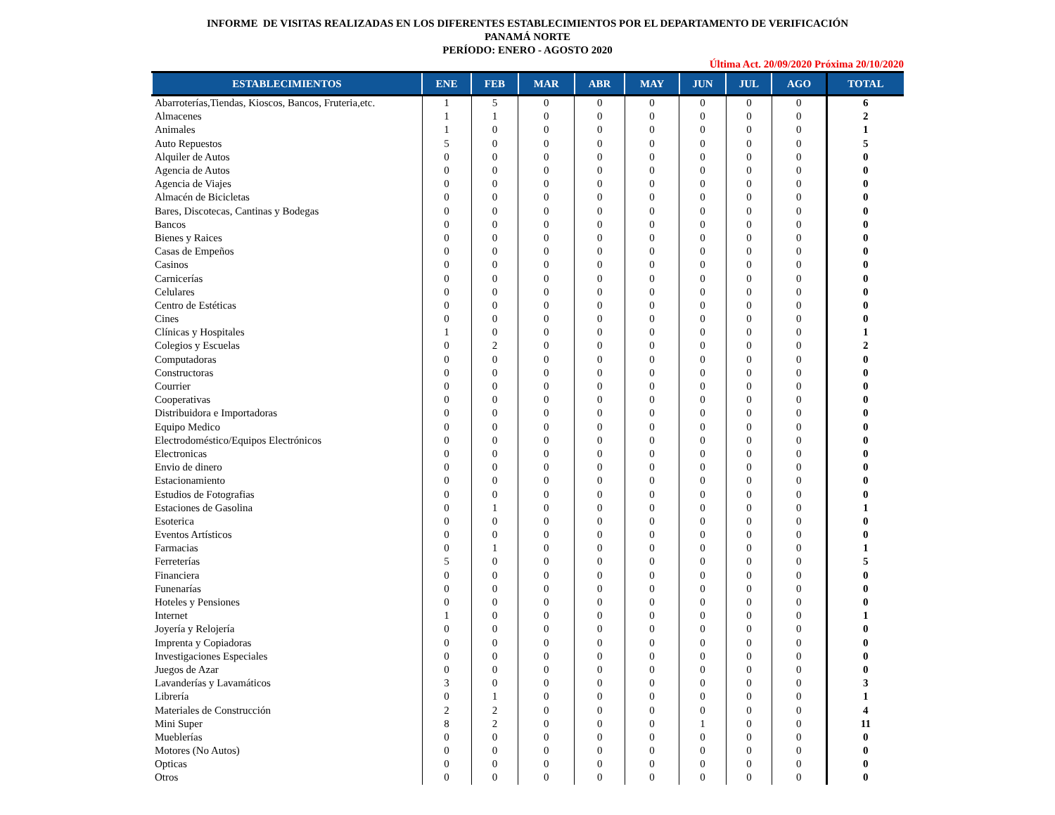INFORME DE VISITAS REALIZADAS EN LOS DIFERENTES ESTABLECIMIENTOS POR EL DEPARTAMENTO DE VERIFICACIÓN
PANAMÁ NORTE
PERÍODO: ENERO - AGOSTO 2020
Última Act. 20/09/2020 Próxima 20/10/2020
| ESTABLECIMIENTOS | ENE | FEB | MAR | ABR | MAY | JUN | JUL | AGO | TOTAL |
| --- | --- | --- | --- | --- | --- | --- | --- | --- | --- |
| Abarroterías,Tiendas, Kioscos, Bancos, Fruteria,etc. | 1 | 5 | 0 | 0 | 0 | 0 | 0 | 0 | 6 |
| Almacenes | 1 | 1 | 0 | 0 | 0 | 0 | 0 | 0 | 2 |
| Animales | 1 | 0 | 0 | 0 | 0 | 0 | 0 | 0 | 1 |
| Auto Repuestos | 5 | 0 | 0 | 0 | 0 | 0 | 0 | 0 | 5 |
| Alquiler de Autos | 0 | 0 | 0 | 0 | 0 | 0 | 0 | 0 | 0 |
| Agencia de Autos | 0 | 0 | 0 | 0 | 0 | 0 | 0 | 0 | 0 |
| Agencia de Viajes | 0 | 0 | 0 | 0 | 0 | 0 | 0 | 0 | 0 |
| Almacén de Bicicletas | 0 | 0 | 0 | 0 | 0 | 0 | 0 | 0 | 0 |
| Bares, Discotecas, Cantinas y Bodegas | 0 | 0 | 0 | 0 | 0 | 0 | 0 | 0 | 0 |
| Bancos | 0 | 0 | 0 | 0 | 0 | 0 | 0 | 0 | 0 |
| Bienes y Raices | 0 | 0 | 0 | 0 | 0 | 0 | 0 | 0 | 0 |
| Casas de Empeños | 0 | 0 | 0 | 0 | 0 | 0 | 0 | 0 | 0 |
| Casinos | 0 | 0 | 0 | 0 | 0 | 0 | 0 | 0 | 0 |
| Carnicerías | 0 | 0 | 0 | 0 | 0 | 0 | 0 | 0 | 0 |
| Celulares | 0 | 0 | 0 | 0 | 0 | 0 | 0 | 0 | 0 |
| Centro de Estéticas | 0 | 0 | 0 | 0 | 0 | 0 | 0 | 0 | 0 |
| Cines | 0 | 0 | 0 | 0 | 0 | 0 | 0 | 0 | 0 |
| Clínicas y Hospitales | 1 | 0 | 0 | 0 | 0 | 0 | 0 | 0 | 1 |
| Colegios y Escuelas | 0 | 2 | 0 | 0 | 0 | 0 | 0 | 0 | 2 |
| Computadoras | 0 | 0 | 0 | 0 | 0 | 0 | 0 | 0 | 0 |
| Constructoras | 0 | 0 | 0 | 0 | 0 | 0 | 0 | 0 | 0 |
| Courrier | 0 | 0 | 0 | 0 | 0 | 0 | 0 | 0 | 0 |
| Cooperativas | 0 | 0 | 0 | 0 | 0 | 0 | 0 | 0 | 0 |
| Distribuidora e Importadoras | 0 | 0 | 0 | 0 | 0 | 0 | 0 | 0 | 0 |
| Equipo Medico | 0 | 0 | 0 | 0 | 0 | 0 | 0 | 0 | 0 |
| Electrodoméstico/Equipos Electrónicos | 0 | 0 | 0 | 0 | 0 | 0 | 0 | 0 | 0 |
| Electronicas | 0 | 0 | 0 | 0 | 0 | 0 | 0 | 0 | 0 |
| Envio de dinero | 0 | 0 | 0 | 0 | 0 | 0 | 0 | 0 | 0 |
| Estacionamiento | 0 | 0 | 0 | 0 | 0 | 0 | 0 | 0 | 0 |
| Estudios de Fotografias | 0 | 0 | 0 | 0 | 0 | 0 | 0 | 0 | 0 |
| Estaciones de Gasolina | 0 | 1 | 0 | 0 | 0 | 0 | 0 | 0 | 1 |
| Esoterica | 0 | 0 | 0 | 0 | 0 | 0 | 0 | 0 | 0 |
| Eventos Artísticos | 0 | 0 | 0 | 0 | 0 | 0 | 0 | 0 | 0 |
| Farmacias | 0 | 1 | 0 | 0 | 0 | 0 | 0 | 0 | 1 |
| Ferreterías | 5 | 0 | 0 | 0 | 0 | 0 | 0 | 0 | 5 |
| Financiera | 0 | 0 | 0 | 0 | 0 | 0 | 0 | 0 | 0 |
| Funenarías | 0 | 0 | 0 | 0 | 0 | 0 | 0 | 0 | 0 |
| Hoteles y Pensiones | 0 | 0 | 0 | 0 | 0 | 0 | 0 | 0 | 0 |
| Internet | 1 | 0 | 0 | 0 | 0 | 0 | 0 | 0 | 1 |
| Joyería y Relojería | 0 | 0 | 0 | 0 | 0 | 0 | 0 | 0 | 0 |
| Imprenta y Copiadoras | 0 | 0 | 0 | 0 | 0 | 0 | 0 | 0 | 0 |
| Investigaciones Especiales | 0 | 0 | 0 | 0 | 0 | 0 | 0 | 0 | 0 |
| Juegos de Azar | 0 | 0 | 0 | 0 | 0 | 0 | 0 | 0 | 0 |
| Lavanderías y Lavamáticos | 3 | 0 | 0 | 0 | 0 | 0 | 0 | 0 | 3 |
| Librería | 0 | 1 | 0 | 0 | 0 | 0 | 0 | 0 | 1 |
| Materiales de Construcción | 2 | 2 | 0 | 0 | 0 | 0 | 0 | 0 | 4 |
| Mini Super | 8 | 2 | 0 | 0 | 0 | 1 | 0 | 0 | 11 |
| Mueblerías | 0 | 0 | 0 | 0 | 0 | 0 | 0 | 0 | 0 |
| Motores (No Autos) | 0 | 0 | 0 | 0 | 0 | 0 | 0 | 0 | 0 |
| Opticas | 0 | 0 | 0 | 0 | 0 | 0 | 0 | 0 | 0 |
| Otros | 0 | 0 | 0 | 0 | 0 | 0 | 0 | 0 | 0 |